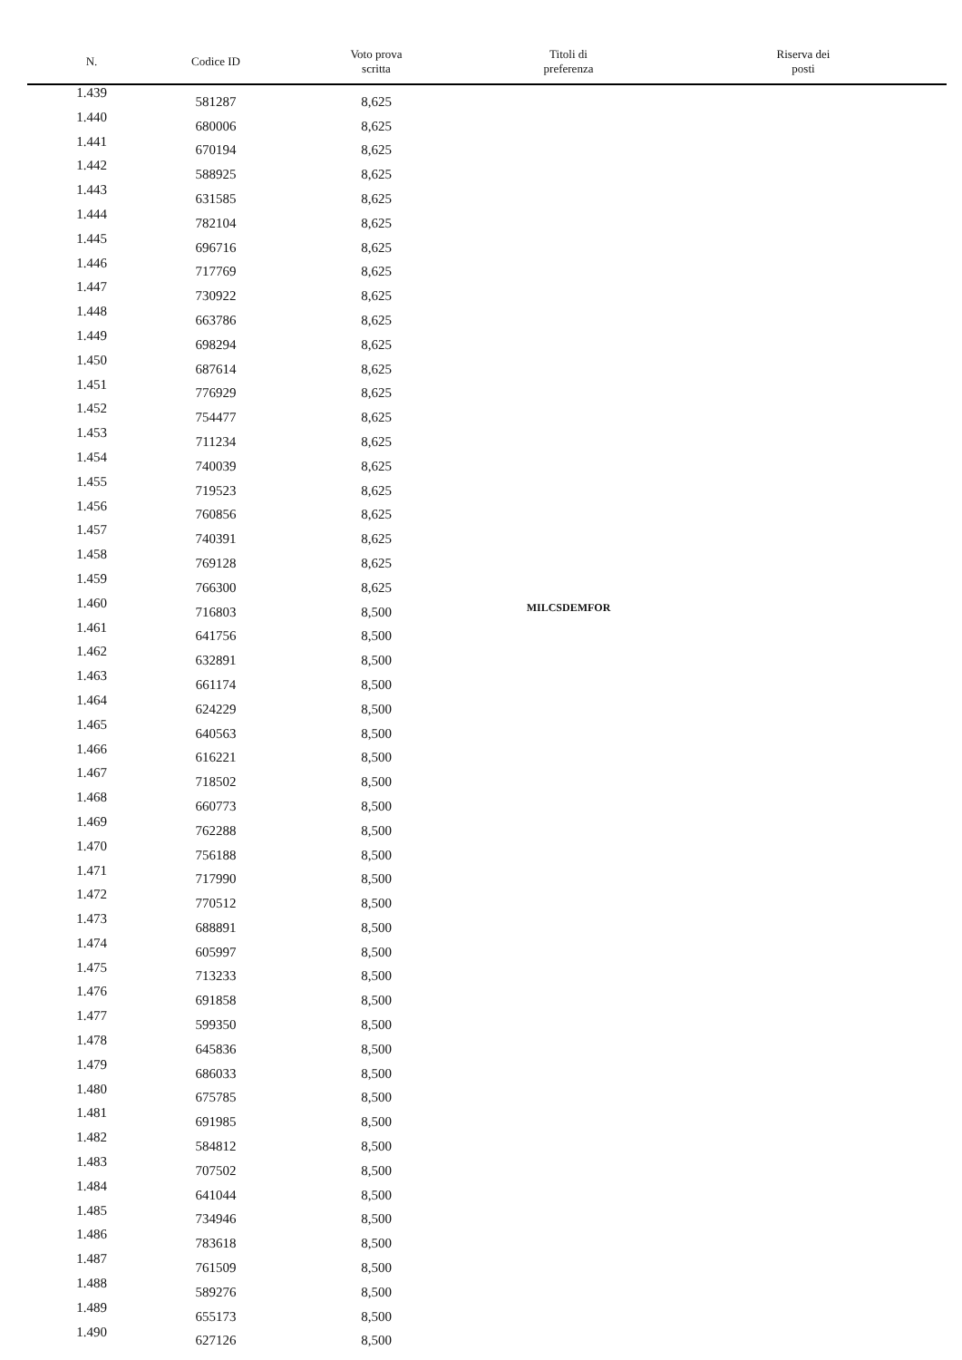| N. | Codice ID | Voto prova scritta | Titoli di preferenza | Riserva dei posti |
| --- | --- | --- | --- | --- |
| 1.439 | 581287 | 8,625 | | |
| 1.440 | 680006 | 8,625 | | |
| 1.441 | 670194 | 8,625 | | |
| 1.442 | 588925 | 8,625 | | |
| 1.443 | 631585 | 8,625 | | |
| 1.444 | 782104 | 8,625 | | |
| 1.445 | 696716 | 8,625 | | |
| 1.446 | 717769 | 8,625 | | |
| 1.447 | 730922 | 8,625 | | |
| 1.448 | 663786 | 8,625 | | |
| 1.449 | 698294 | 8,625 | | |
| 1.450 | 687614 | 8,625 | | |
| 1.451 | 776929 | 8,625 | | |
| 1.452 | 754477 | 8,625 | | |
| 1.453 | 711234 | 8,625 | | |
| 1.454 | 740039 | 8,625 | | |
| 1.455 | 719523 | 8,625 | | |
| 1.456 | 760856 | 8,625 | | |
| 1.457 | 740391 | 8,625 | | |
| 1.458 | 769128 | 8,625 | | |
| 1.459 | 766300 | 8,625 | | |
| 1.460 | 716803 | 8,500 | MILCSDEMFOR | |
| 1.461 | 641756 | 8,500 | | |
| 1.462 | 632891 | 8,500 | | |
| 1.463 | 661174 | 8,500 | | |
| 1.464 | 624229 | 8,500 | | |
| 1.465 | 640563 | 8,500 | | |
| 1.466 | 616221 | 8,500 | | |
| 1.467 | 718502 | 8,500 | | |
| 1.468 | 660773 | 8,500 | | |
| 1.469 | 762288 | 8,500 | | |
| 1.470 | 756188 | 8,500 | | |
| 1.471 | 717990 | 8,500 | | |
| 1.472 | 770512 | 8,500 | | |
| 1.473 | 688891 | 8,500 | | |
| 1.474 | 605997 | 8,500 | | |
| 1.475 | 713233 | 8,500 | | |
| 1.476 | 691858 | 8,500 | | |
| 1.477 | 599350 | 8,500 | | |
| 1.478 | 645836 | 8,500 | | |
| 1.479 | 686033 | 8,500 | | |
| 1.480 | 675785 | 8,500 | | |
| 1.481 | 691985 | 8,500 | | |
| 1.482 | 584812 | 8,500 | | |
| 1.483 | 707502 | 8,500 | | |
| 1.484 | 641044 | 8,500 | | |
| 1.485 | 734946 | 8,500 | | |
| 1.486 | 783618 | 8,500 | | |
| 1.487 | 761509 | 8,500 | | |
| 1.488 | 589276 | 8,500 | | |
| 1.489 | 655173 | 8,500 | | |
| 1.490 | 627126 | 8,500 | | |